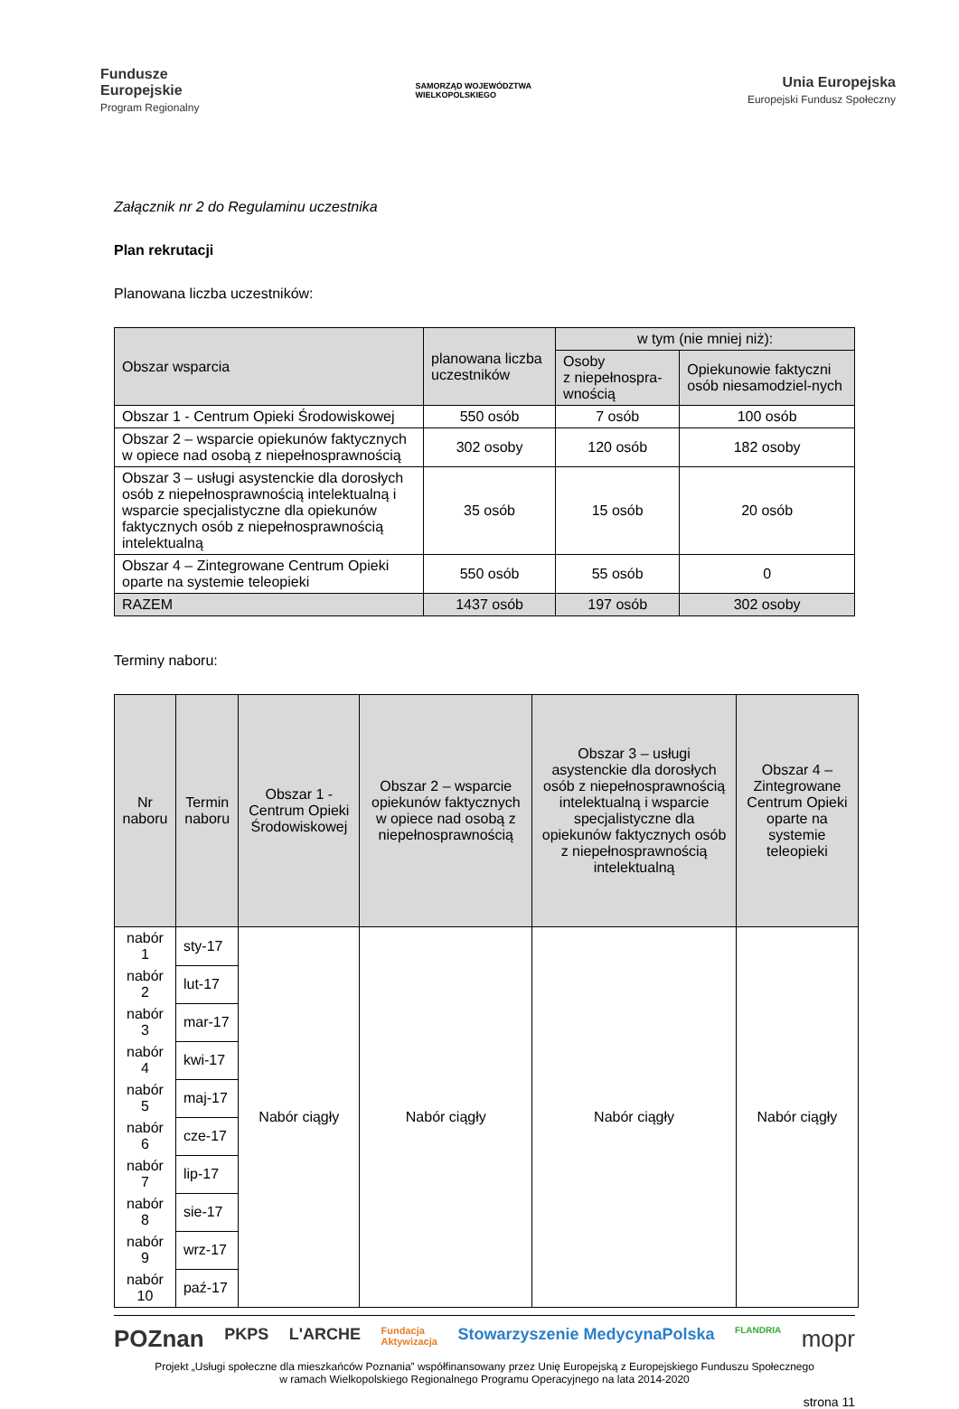Fundusze
Europejskie
Program Regionalny
SAMORZĄD WOJEWÓDZTWA
WIELKOPOLSKIEGO
Unia Europejska
Europejski Fundusz Społeczny
Załącznik nr 2 do Regulaminu uczestnika
Plan rekrutacji
Planowana liczba uczestników:
| Obszar wsparcia | planowana liczba uczestników | w tym (nie mniej niż): | |
| | | Osoby z niepełnospra-wnością | Opiekunowie faktyczni osób niesamodziel-nych |
| Obszar 1 - Centrum Opieki Środowiskowej | 550 osób | 7 osób | 100 osób |
| Obszar 2 – wsparcie opiekunów faktycznych w opiece nad osobą z niepełnosprawnością | 302 osoby | 120 osób | 182 osoby |
| Obszar 3 – usługi asystenckie dla dorosłych osób z niepełnosprawnością intelektualną i wsparcie specjalistyczne dla opiekunów faktycznych osób z niepełnosprawnością intelektualną | 35 osób | 15 osób | 20 osób |
| Obszar 4 – Zintegrowane Centrum Opieki oparte na systemie teleopieki | 550 osób | 55 osób | 0 |
| RAZEM | 1437 osób | 197 osób | 302 osoby |
Terminy naboru:
| Nr naboru | Termin naboru | Obszar 1 - Centrum Opieki Środowiskowej | Obszar 2 – wsparcie opiekunów faktycznych w opiece nad osobą z niepełnosprawnością | Obszar 3 – usługi asystenckie dla dorosłych osób z niepełnosprawnością intelektualną i wsparcie specjalistyczne dla opiekunów faktycznych osób z niepełnosprawnością intelektualną | Obszar 4 – Zintegrowane Centrum Opieki oparte na systemie teleopieki |
| nabór 1 | sty-17 | Nabór ciągły | Nabór ciągły | Nabór ciągły | Nabór ciągły |
| nabór 2 | lut-17 | | | | |
| nabór 3 | mar-17 | | | | |
| nabór 4 | kwi-17 | | | | |
| nabór 5 | maj-17 | | | | |
| nabór 6 | cze-17 | | | | |
| nabór 7 | lip-17 | | | | |
| nabór 8 | sie-17 | | | | |
| nabór 9 | wrz-17 | | | | |
| nabór 10 | paź-17 | | | | |
POZnan PKPS L'ARCHE Fundacja
Aktywizacja Stowarzyszenie MedycynaPolska FLANDRIA mopr
Projekt „Usługi społeczne dla mieszkańców Poznania” współfinansowany przez Unię Europejską z Europejskiego Funduszu Społecznego
w ramach Wielkopolskiego Regionalnego Programu Operacyjnego na lata 2014-2020
strona 11